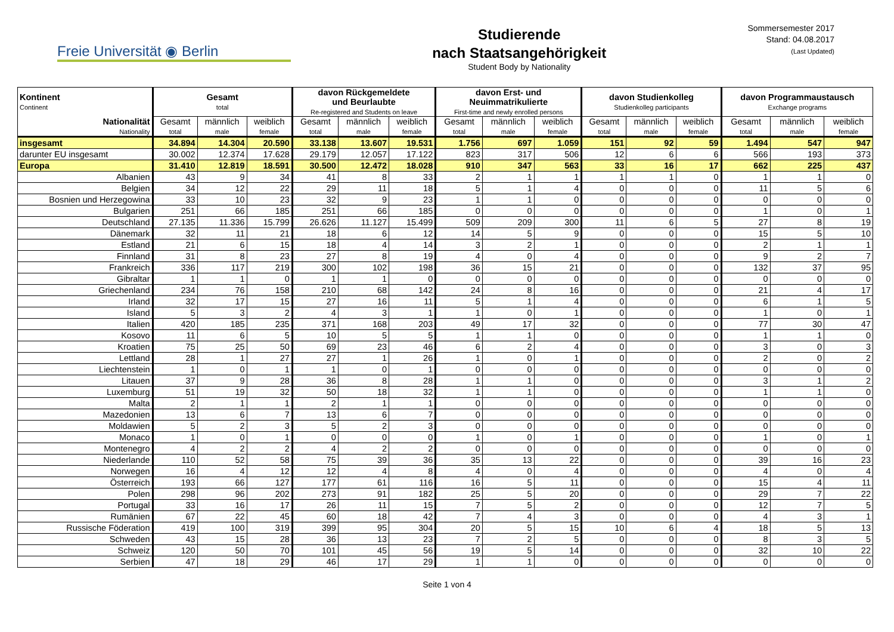Freie Universität ◉ Berlin
Studierende
nach Staatsangehörigkeit
Student Body by Nationality
Sommersemester 2017
Stand: 04.08.2017
(Last Updated)
| Kontinent Continent | Gesamt total | | | davon Rückgemeldete und Beurlaubte Re-registered and Students on leave | | | davon Erst- und Neuimmatrikulierte First-time and newly enrolled persons | | | davon Studienkolleg Studienkolleg participants | | | davon Programmaustausch Exchange programs | | |
| --- | --- | --- | --- | --- | --- | --- | --- | --- | --- | --- | --- | --- | --- | --- | --- |
| Nationalität Nationality | Gesamt total | männlich male | weiblich female | Gesamt total | männlich male | weiblich female | Gesamt total | männlich male | weiblich female | Gesamt total | männlich male | weiblich female | Gesamt total | männlich male | weiblich female |
| insgesamt | 34.894 | 14.304 | 20.590 | 33.138 | 13.607 | 19.531 | 1.756 | 697 | 1.059 | 151 | 92 | 59 | 1.494 | 547 | 947 |
| darunter EU insgesamt | 30.002 | 12.374 | 17.628 | 29.179 | 12.057 | 17.122 | 823 | 317 | 506 | 12 | 6 | 6 | 566 | 193 | 373 |
| Europa | 31.410 | 12.819 | 18.591 | 30.500 | 12.472 | 18.028 | 910 | 347 | 563 | 33 | 16 | 17 | 662 | 225 | 437 |
| Albanien | 43 | 9 | 34 | 41 | 8 | 33 | 2 | 1 | 1 | 1 | 1 | 0 | 1 | 1 | 0 |
| Belgien | 34 | 12 | 22 | 29 | 11 | 18 | 5 | 1 | 4 | 0 | 0 | 0 | 11 | 5 | 6 |
| Bosnien und Herzegowina | 33 | 10 | 23 | 32 | 9 | 23 | 1 | 1 | 0 | 0 | 0 | 0 | 0 | 0 | 0 |
| Bulgarien | 251 | 66 | 185 | 251 | 66 | 185 | 0 | 0 | 0 | 0 | 0 | 0 | 1 | 0 | 1 |
| Deutschland | 27.135 | 11.336 | 15.799 | 26.626 | 11.127 | 15.499 | 509 | 209 | 300 | 11 | 6 | 5 | 27 | 8 | 19 |
| Dänemark | 32 | 11 | 21 | 18 | 6 | 12 | 14 | 5 | 9 | 0 | 0 | 0 | 15 | 5 | 10 |
| Estland | 21 | 6 | 15 | 18 | 4 | 14 | 3 | 2 | 1 | 0 | 0 | 0 | 2 | 1 | 1 |
| Finnland | 31 | 8 | 23 | 27 | 8 | 19 | 4 | 0 | 4 | 0 | 0 | 0 | 9 | 2 | 7 |
| Frankreich | 336 | 117 | 219 | 300 | 102 | 198 | 36 | 15 | 21 | 0 | 0 | 0 | 132 | 37 | 95 |
| Gibraltar | 1 | 1 | 0 | 1 | 1 | 0 | 0 | 0 | 0 | 0 | 0 | 0 | 0 | 0 | 0 |
| Griechenland | 234 | 76 | 158 | 210 | 68 | 142 | 24 | 8 | 16 | 0 | 0 | 0 | 21 | 4 | 17 |
| Irland | 32 | 17 | 15 | 27 | 16 | 11 | 5 | 1 | 4 | 0 | 0 | 0 | 6 | 1 | 5 |
| Island | 5 | 3 | 2 | 4 | 3 | 1 | 1 | 0 | 1 | 0 | 0 | 0 | 1 | 0 | 1 |
| Italien | 420 | 185 | 235 | 371 | 168 | 203 | 49 | 17 | 32 | 0 | 0 | 0 | 77 | 30 | 47 |
| Kosovo | 11 | 6 | 5 | 10 | 5 | 5 | 1 | 1 | 0 | 0 | 0 | 0 | 1 | 1 | 0 |
| Kroatien | 75 | 25 | 50 | 69 | 23 | 46 | 6 | 2 | 4 | 0 | 0 | 0 | 3 | 0 | 3 |
| Lettland | 28 | 1 | 27 | 27 | 1 | 26 | 1 | 0 | 1 | 0 | 0 | 0 | 2 | 0 | 2 |
| Liechtenstein | 1 | 0 | 1 | 1 | 0 | 1 | 0 | 0 | 0 | 0 | 0 | 0 | 0 | 0 | 0 |
| Litauen | 37 | 9 | 28 | 36 | 8 | 28 | 1 | 1 | 0 | 0 | 0 | 0 | 3 | 1 | 2 |
| Luxemburg | 51 | 19 | 32 | 50 | 18 | 32 | 1 | 1 | 0 | 0 | 0 | 0 | 1 | 1 | 0 |
| Malta | 2 | 1 | 1 | 2 | 1 | 1 | 0 | 0 | 0 | 0 | 0 | 0 | 0 | 0 | 0 |
| Mazedonien | 13 | 6 | 7 | 13 | 6 | 7 | 0 | 0 | 0 | 0 | 0 | 0 | 0 | 0 | 0 |
| Moldawien | 5 | 2 | 3 | 5 | 2 | 3 | 0 | 0 | 0 | 0 | 0 | 0 | 0 | 0 | 0 |
| Monaco | 1 | 0 | 1 | 0 | 0 | 0 | 1 | 0 | 1 | 0 | 0 | 0 | 1 | 0 | 1 |
| Montenegro | 4 | 2 | 2 | 4 | 2 | 2 | 0 | 0 | 0 | 0 | 0 | 0 | 0 | 0 | 0 |
| Niederlande | 110 | 52 | 58 | 75 | 39 | 36 | 35 | 13 | 22 | 0 | 0 | 0 | 39 | 16 | 23 |
| Norwegen | 16 | 4 | 12 | 12 | 4 | 8 | 4 | 0 | 4 | 0 | 0 | 0 | 4 | 0 | 4 |
| Österreich | 193 | 66 | 127 | 177 | 61 | 116 | 16 | 5 | 11 | 0 | 0 | 0 | 15 | 4 | 11 |
| Polen | 298 | 96 | 202 | 273 | 91 | 182 | 25 | 5 | 20 | 0 | 0 | 0 | 29 | 7 | 22 |
| Portugal | 33 | 16 | 17 | 26 | 11 | 15 | 7 | 5 | 2 | 0 | 0 | 0 | 12 | 7 | 5 |
| Rumänien | 67 | 22 | 45 | 60 | 18 | 42 | 7 | 4 | 3 | 0 | 0 | 0 | 4 | 3 | 1 |
| Russische Föderation | 419 | 100 | 319 | 399 | 95 | 304 | 20 | 5 | 15 | 10 | 6 | 4 | 18 | 5 | 13 |
| Schweden | 43 | 15 | 28 | 36 | 13 | 23 | 7 | 2 | 5 | 0 | 0 | 0 | 8 | 3 | 5 |
| Schweiz | 120 | 50 | 70 | 101 | 45 | 56 | 19 | 5 | 14 | 0 | 0 | 0 | 32 | 10 | 22 |
| Serbien | 47 | 18 | 29 | 46 | 17 | 29 | 1 | 1 | 0 | 0 | 0 | 0 | 0 | 0 | 0 |
Seite 1 von 4